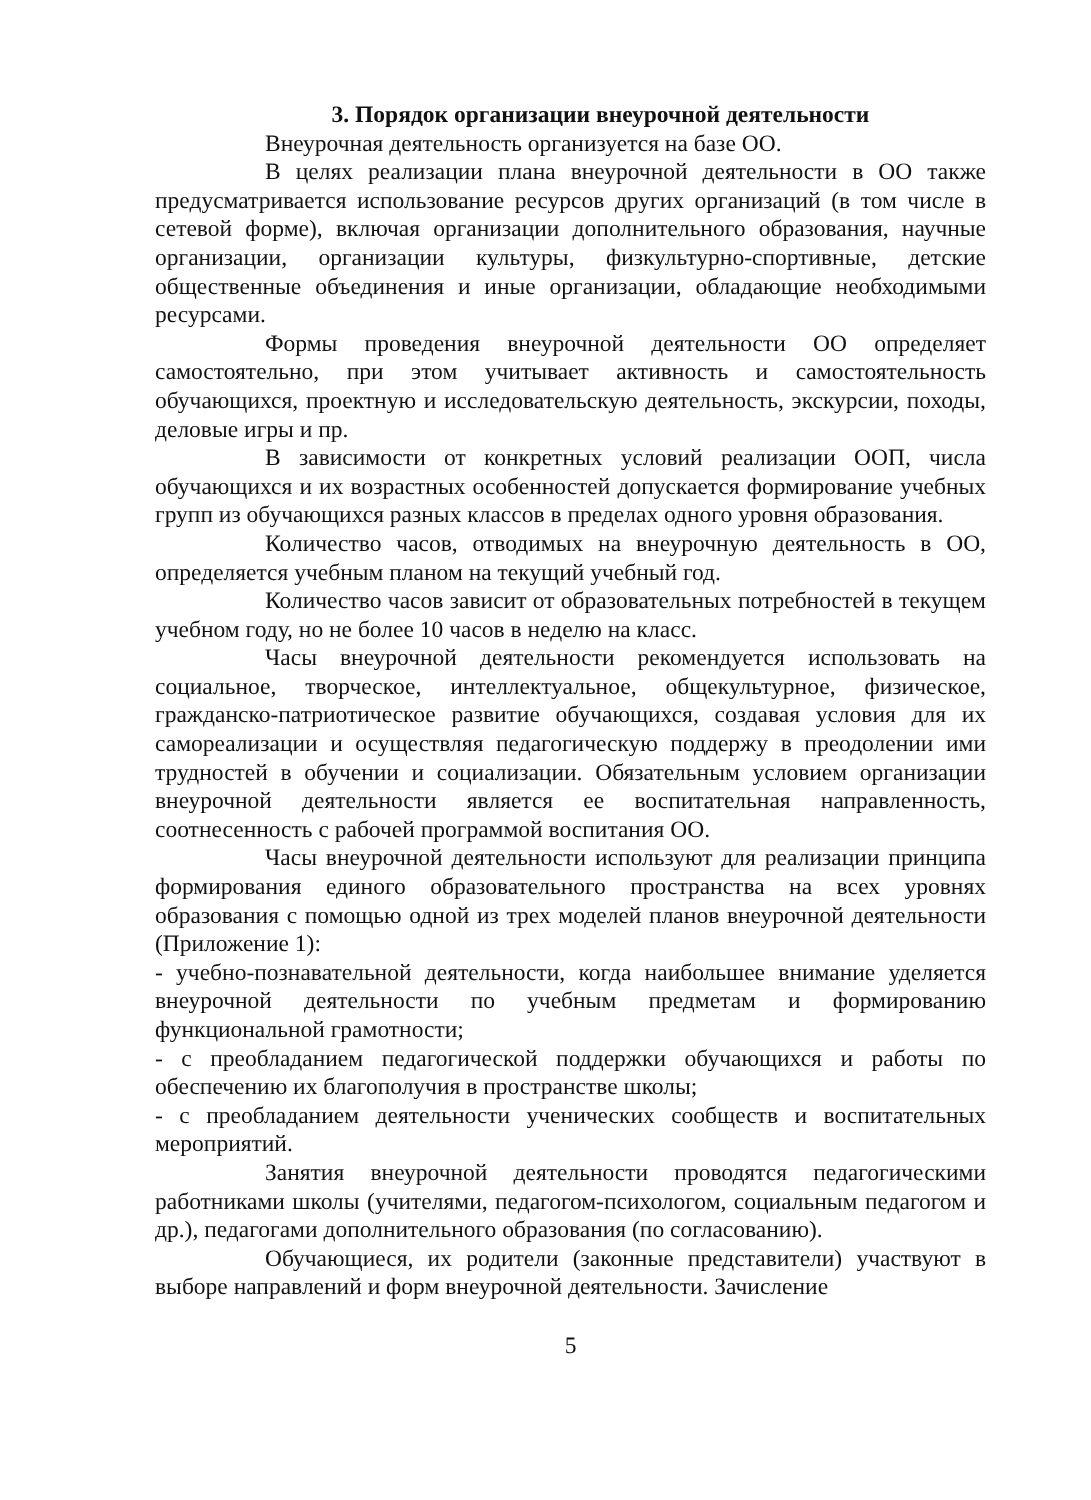3. Порядок организации внеурочной деятельности
Внеурочная деятельность организуется на базе ОО.
В целях реализации плана внеурочной деятельности в ОО также предусматривается использование ресурсов других организаций (в том числе в сетевой форме), включая организации дополнительного образования, научные организации, организации культуры, физкультурно-спортивные, детские общественные объединения и иные организации, обладающие необходимыми ресурсами.
Формы проведения внеурочной деятельности ОО определяет самостоятельно, при этом учитывает активность и самостоятельность обучающихся, проектную и исследовательскую деятельность, экскурсии, походы, деловые игры и пр.
В зависимости от конкретных условий реализации ООП, числа обучающихся и их возрастных особенностей допускается формирование учебных групп из обучающихся разных классов в пределах одного уровня образования.
Количество часов, отводимых на внеурочную деятельность в ОО, определяется учебным планом на текущий учебный год.
Количество часов зависит от образовательных потребностей в текущем учебном году, но не более 10 часов в неделю на класс.
Часы внеурочной деятельности рекомендуется использовать на социальное, творческое, интеллектуальное, общекультурное, физическое, гражданско-патриотическое развитие обучающихся, создавая условия для их самореализации и осуществляя педагогическую поддержу в преодолении ими трудностей в обучении и социализации. Обязательным условием организации внеурочной деятельности является ее воспитательная направленность, соотнесенность с рабочей программой воспитания ОО.
Часы внеурочной деятельности используют для реализации принципа формирования единого образовательного пространства на всех уровнях образования с помощью одной из трех моделей планов внеурочной деятельности (Приложение 1):
- учебно-познавательной деятельности, когда наибольшее внимание уделяется внеурочной деятельности по учебным предметам и формированию функциональной грамотности;
- с преобладанием педагогической поддержки обучающихся и работы по обеспечению их благополучия в пространстве школы;
- с преобладанием деятельности ученических сообществ и воспитательных мероприятий.
Занятия внеурочной деятельности проводятся педагогическими работниками школы (учителями, педагогом-психологом, социальным педагогом и др.), педагогами дополнительного образования (по согласованию).
Обучающиеся, их родители (законные представители) участвуют в выборе направлений и форм внеурочной деятельности. Зачисление
5